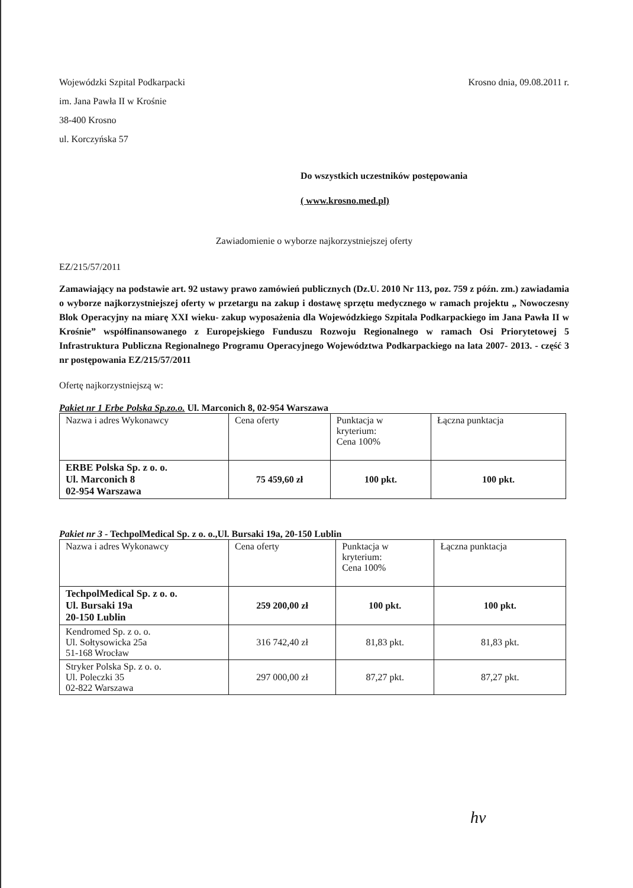Wojewódzki Szpital Podkarpacki
im. Jana Pawła II w Krośnie
38-400 Krosno
ul. Korczyńska 57
Krosno dnia, 09.08.2011 r.
Do wszystkich uczestników postępowania
( www.krosno.med.pl)
Zawiadomienie o wyborze najkorzystniejszej oferty
EZ/215/57/2011
Zamawiający na podstawie art. 92 ustawy prawo zamówień publicznych (Dz.U. 2010 Nr 113, poz. 759 z późn. zm.) zawiadamia o wyborze najkorzystniejszej oferty w przetargu na zakup i dostawę sprzętu medycznego w ramach projektu „ Nowoczesny Blok Operacyjny na miarę XXI wieku- zakup wyposażenia dla Wojewódzkiego Szpitala Podkarpackiego im Jana Pawła II w Krośnie” współfinansowanego z Europejskiego Funduszu Rozwoju Regionalnego w ramach Osi Priorytetowej 5 Infrastruktura Publiczna Regionalnego Programu Operacyjnego Województwa Podkarpackiego na lata 2007- 2013. - część 3 nr postępowania EZ/215/57/2011
Ofertę najkorzystniejszą w:
Pakiet nr 1 Erbe Polska Sp.zo.o. Ul. Marconich 8, 02-954 Warszawa
| Nazwa i adres Wykonawcy | Cena oferty | Punktacja w kryterium: Cena 100% | Łączna punktacja |
| ERBE Polska Sp. z o. o. Ul. Marconich 8 02-954 Warszawa | 75 459,60 zł | 100 pkt. | 100 pkt. |
Pakiet nr 3 - TechpolMedical Sp. z o. o.,Ul. Bursaki 19a, 20-150 Lublin
| Nazwa i adres Wykonawcy | Cena oferty | Punktacja w kryterium: Cena 100% | Łączna punktacja |
| TechpolMedical Sp. z o. o. Ul. Bursaki 19a 20-150 Lublin | 259 200,00 zł | 100 pkt. | 100 pkt. |
| Kendromed Sp. z o. o. Ul. Sołtysowicka 25a 51-168 Wrocław | 316 742,40 zł | 81,83 pkt. | 81,83 pkt. |
| Stryker Polska Sp. z o. o. Ul. Poleczki 35 02-822 Warszawa | 297 000,00 zł | 87,27 pkt. | 87,27 pkt. |
hv